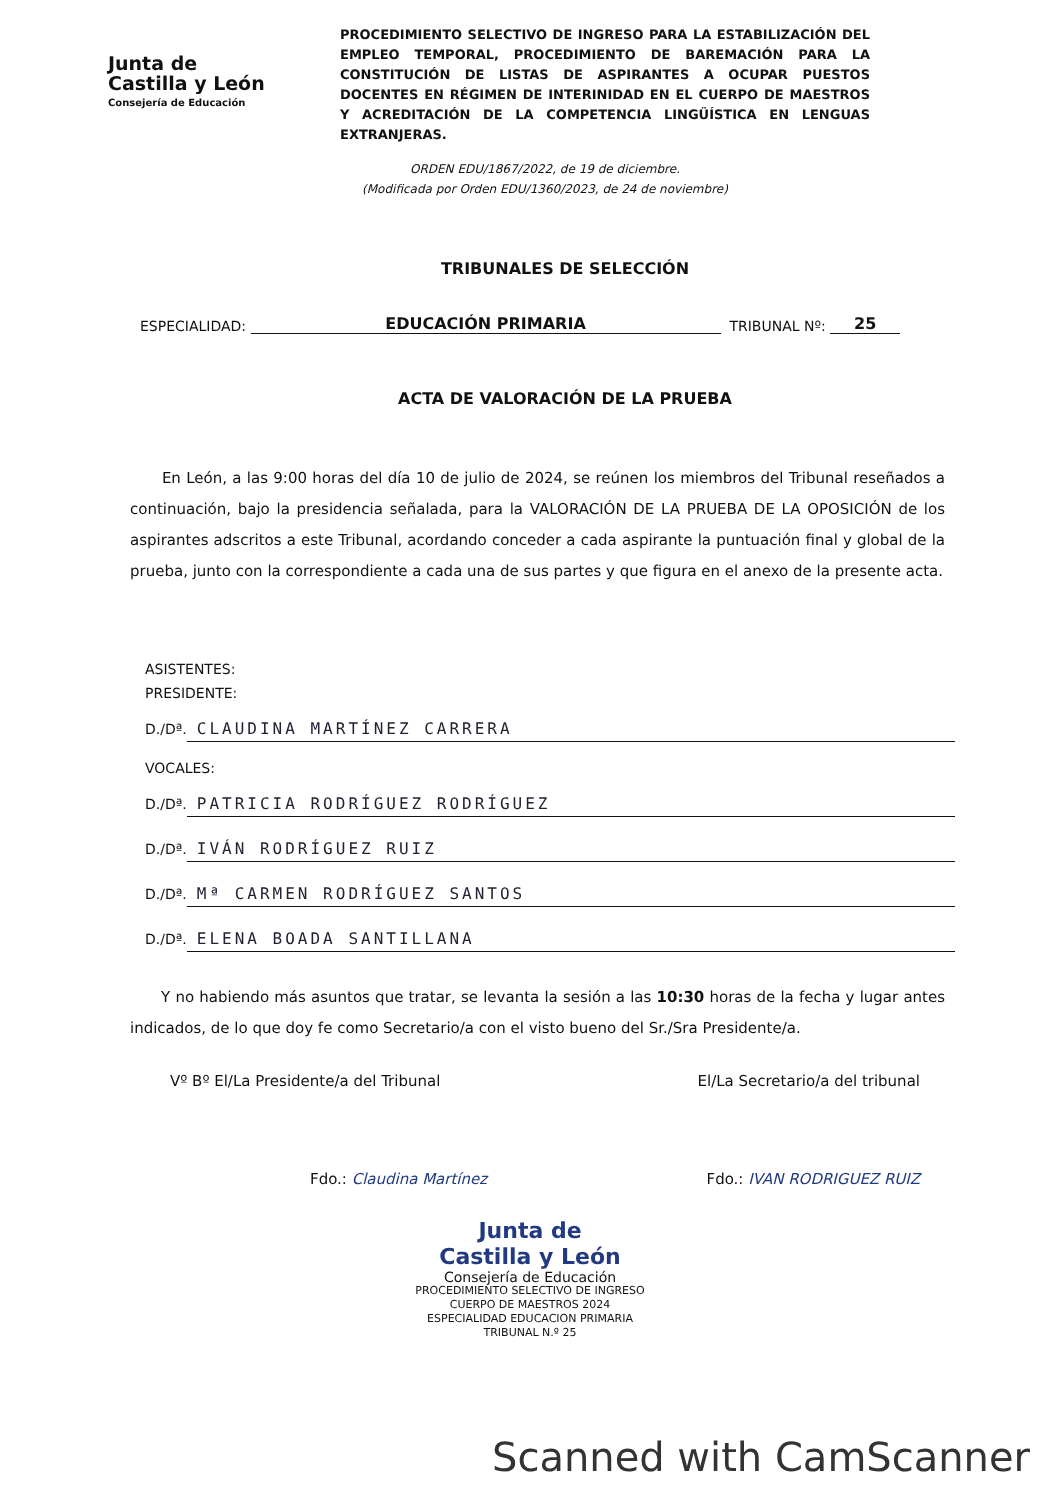Junta de
Castilla y León
Consejería de Educación
PROCEDIMIENTO SELECTIVO DE INGRESO PARA LA ESTABILIZACIÓN DEL EMPLEO TEMPORAL, PROCEDIMIENTO DE BAREMACIÓN PARA LA CONSTITUCIÓN DE LISTAS DE ASPIRANTES A OCUPAR PUESTOS DOCENTES EN RÉGIMEN DE INTERINIDAD EN EL CUERPO DE MAESTROS Y ACREDITACIÓN DE LA COMPETENCIA LINGÜÍSTICA EN LENGUAS EXTRANJERAS.
ORDEN EDU/1867/2022, de 19 de diciembre.
(Modificada por Orden EDU/1360/2023, de 24 de noviembre)
TRIBUNALES DE SELECCIÓN
ESPECIALIDAD: EDUCACIÓN PRIMARIA TRIBUNAL Nº: 25
ACTA DE VALORACIÓN DE LA PRUEBA
En León, a las 9:00 horas del día 10 de julio de 2024, se reúnen los miembros del Tribunal reseñados a continuación, bajo la presidencia señalada, para la VALORACIÓN DE LA PRUEBA DE LA OPOSICIÓN de los aspirantes adscritos a este Tribunal, acordando conceder a cada aspirante la puntuación final y global de la prueba, junto con la correspondiente a cada una de sus partes y que figura en el anexo de la presente acta.
ASISTENTES:
PRESIDENTE:
D./Dª. CLAUDINA MARTÍNEZ CARRERA
VOCALES:
D./Dª. PATRICIA RODRÍGUEZ RODRÍGUEZ
D./Dª. IVÁN RODRÍGUEZ RUIZ
D./Dª. Mª CARMEN RODRÍGUEZ SANTOS
D./Dª. ELENA BOADA SANTILLANA
Y no habiendo más asuntos que tratar, se levanta la sesión a las 10:30 horas de la fecha y lugar antes indicados, de lo que doy fe como Secretario/a con el visto bueno del Sr./Sra Presidente/a.
Vº Bº El/La Presidente/a del Tribunal El/La Secretario/a del tribunal
Fdo.: Claudina Martínez Fdo.: IVAN RODRIGUEZ RUIZ
Junta de
Castilla y León
Consejería de Educación
PROCEDIMIENTO SELECTIVO DE INGRESO
CUERPO DE MAESTROS 2024
ESPECIALIDAD EDUCACION PRIMARIA
TRIBUNAL N.º 25
Scanned with CamScanner